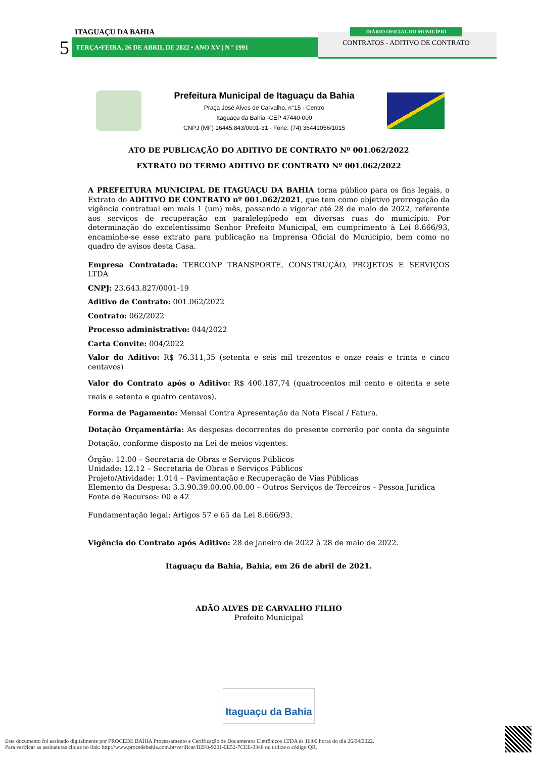ITAGUAÇU DA BAHIA
5 TERÇA•FEIRA, 26 DE ABRIL DE 2022 • ANO XV | N º 1991
DIÁRIO OFICIAL DO MUNICÍPIO
CONTRATOS - ADITIVO DE CONTRATO
Prefeitura Municipal de Itaguaçu da Bahia
Praça José Alves de Carvalho, n°15 - Centro
Itaguaçu da Bahia -CEP 47440-000
CNPJ (MF) 16445.843/0001-31 - Fone: (74) 36441056/1015
ATO DE PUBLICAÇÃO DO ADITIVO DE CONTRATO Nº 001.062/2022
EXTRATO DO TERMO ADITIVO DE CONTRATO Nº 001.062/2022
A PREFEITURA MUNICIPAL DE ITAGUAÇU DA BAHIA torna público para os fins legais, o Extrato do ADITIVO DE CONTRATO nº 001.062/2021, que tem como objetivo prorrogação da vigência contratual em mais 1 (um) mês, passando a vigorar até 28 de maio de 2022, referente aos serviços de recuperação em paralelepípedo em diversas ruas do município. Por determinação do excelentíssimo Senhor Prefeito Municipal, em cumprimento à Lei 8.666/93, encaminhe-se esse extrato para publicação na Imprensa Oficial do Município, bem como no quadro de avisos desta Casa.
Empresa Contratada: TERCONP TRANSPORTE, CONSTRUÇÃO, PROJETOS E SERVIÇOS LTDA
CNPJ: 23.643.827/0001-19
Aditivo de Contrato: 001.062/2022
Contrato: 062/2022
Processo administrativo: 044/2022
Carta Convite: 004/2022
Valor do Aditivo: R$ 76.311,35 (setenta e seis mil trezentos e onze reais e trinta e cinco centavos)
Valor do Contrato após o Aditivo: R$ 400.187,74 (quatrocentos mil cento e oitenta e sete reais e setenta e quatro centavos).
Forma de Pagamento: Mensal Contra Apresentação da Nota Fiscal / Fatura.
Dotação Orçamentária: As despesas decorrentes do presente correrão por conta da seguinte Dotação, conforme disposto na Lei de meios vigentes.
Órgão: 12.00 – Secretaria de Obras e Serviços Públicos
Unidade: 12.12 – Secretaria de Obras e Serviços Públicos
Projeto/Atividade: 1.014 – Pavimentação e Recuperação de Vias Públicas
Elemento da Despesa: 3.3.90.39.00.00.00.00 – Outros Serviços de Terceiros – Pessoa Jurídica
Fonte de Recursos: 00 e 42
Fundamentação legal: Artigos 57 e 65 da Lei 8.666/93.
Vigência do Contrato após Aditivo: 28 de janeiro de 2022 à 28 de maio de 2022.
Itaguaçu da Bahia, Bahia, em 26 de abril de 2021.
ADÃO ALVES DE CARVALHO FILHO
Prefeito Municipal
Itaguaçu da Bahia
Este documento foi assinado digitalmente por PROCEDE BAHIA Processamento e Certificação de Documentos Eletrônicos LTDA às 16:00 horas do dia 26/04/2022.
Para verificar as assinaturas clique no link: http://www.procedebahia.com.br/verificar/B2F0-9201-0E52-7CEE-3348 ou utilize o código QR.